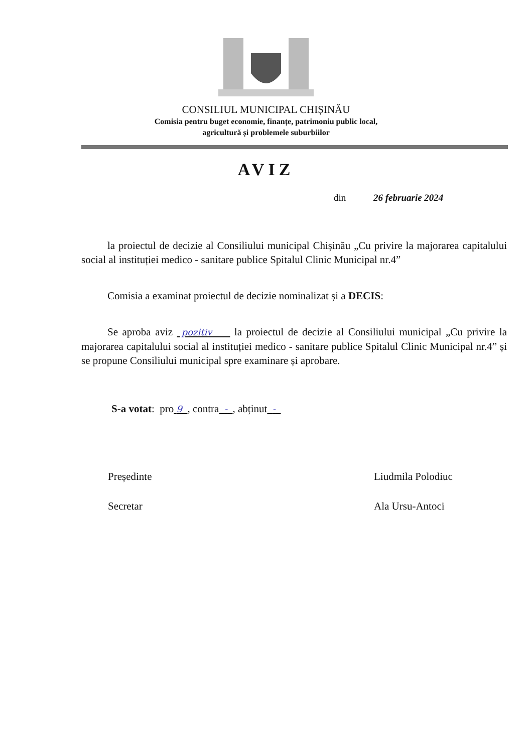CONSILIUL MUNICIPAL CHIȘINĂU
Comisia pentru buget economie, finanțe, patrimoniu public local,
agricultură și problemele suburbiilor
AVIZ
din 26 februarie 2024
la proiectul de decizie al Consiliului municipal Chișinău „Cu privire la majorarea capitalului social al instituției medico - sanitare publice Spitalul Clinic Municipal nr.4”
Comisia a examinat proiectul de decizie nominalizat și a DECIS:
Se aproba aviz pozitiv la proiectul de decizie al Consiliului municipal „Cu privire la majorarea capitalului social al instituției medico - sanitare publice Spitalul Clinic Municipal nr.4” și se propune Consiliului municipal spre examinare și aprobare.
S-a votat: pro 9 , contra - , abținut -
Președinte Liudmila Polodiuc
Secretar Ala Ursu-Antoci